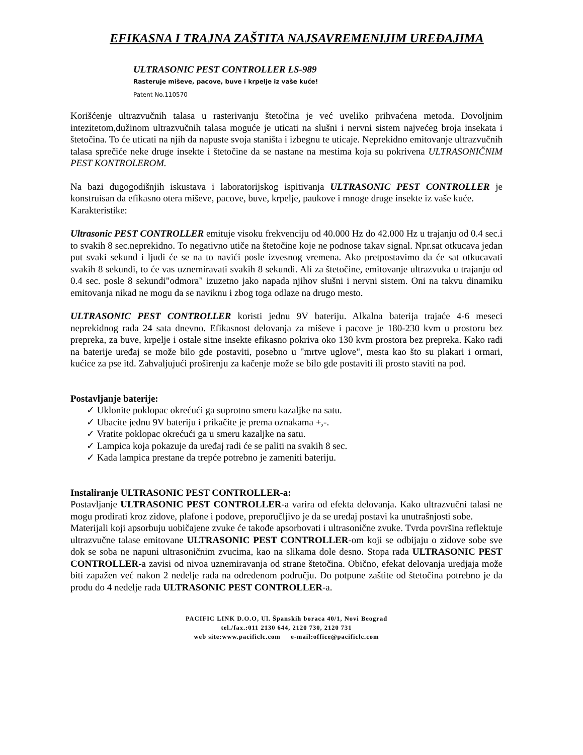EFIKASNA I TRAJNA ZAŠTITA NAJSAVREMENIJIM UREĐAJIMA
ULTRASONIC PEST CONTROLLER LS-989
Rasteruje miševe, pacove, buve i krpelje iz vaše kuće!
Patent No.110570
Korišćenje ultrazvučnih talasa u rasterivanju štetočina je već uveliko prihvaćena metoda. Dovoljnim intezitetom,dužinom ultrazvučnih talasa moguće je uticati na slušni i nervni sistem najvećeg broja insekata i štetočina. To će uticati na njih da napuste svoja staništa i izbegnu te uticaje. Neprekidno emitovanje ultrazvučnih talasa sprečiće neke druge insekte i štetočine da se nastane na mestima koja su pokrivena ULTRASONIČNIM PEST KONTROLEROM.
Na bazi dugogodišnjih iskustava i laboratorijskog ispitivanja ULTRASONIC PEST CONTROLLER je konstruisan da efikasno otera miševe, pacove, buve, krpelje, paukove i mnoge druge insekte iz vaše kuće.
Karakteristike:
Ultrasonic PEST CONTROLLER emituje visoku frekvenciju od 40.000 Hz do 42.000 Hz u trajanju od 0.4 sec.i to svakih 8 sec.neprekidno. To negativno utiče na štetočine koje ne podnose takav signal. Npr.sat otkucava jedan put svaki sekund i ljudi će se na to navići posle izvesnog vremena. Ako pretpostavimo da će sat otkucavati svakih 8 sekundi, to će vas uznemiravati svakih 8 sekundi. Ali za štetočine, emitovanje ultrazvuka u trajanju od 0.4 sec. posle 8 sekundi"odmora" izuzetno jako napada njihov slušni i nervni sistem. Oni na takvu dinamiku emitovanja nikad ne mogu da se naviknu i zbog toga odlaze na drugo mesto.
ULTRASONIC PEST CONTROLLER koristi jednu 9V bateriju. Alkalna baterija trajaće 4-6 meseci neprekidnog rada 24 sata dnevno. Efikasnost delovanja za miševe i pacove je 180-230 kvm u prostoru bez prepreka, za buve, krpelje i ostale sitne insekte efikasno pokriva oko 130 kvm prostora bez prepreka. Kako radi na baterije uređaj se može bilo gde postaviti, posebno u "mrtve uglove", mesta kao što su plakari i ormari, kućice za pse itd. Zahvaljujući proširenju za kačenje može se bilo gde postaviti ili prosto staviti na pod.
Postavljanje baterije:
✓ Uklonite poklopac okrećući ga suprotno smeru kazaljke na satu.
✓ Ubacite jednu 9V bateriju i prikačite je prema oznakama +,-.
✓ Vratite poklopac okrećući ga u smeru kazaljke na satu.
✓ Lampica koja pokazuje da uređaj radi će se paliti na svakih 8 sec.
✓ Kada lampica prestane da trepće potrebno je zameniti bateriju.
Instaliranje ULTRASONIC PEST CONTROLLER-a:
Postavljanje ULTRASONIC PEST CONTROLLER-a varira od efekta delovanja. Kako ultrazvučni talasi ne mogu prodirati kroz zidove, plafone i podove, preporučljivo je da se uređaj postavi ka unutrašnjosti sobe.
Materijali koji apsorbuju uobičajene zvuke će takođe apsorbovati i ultrasonične zvuke. Tvrda površina reflektuje ultrazvučne talase emitovane ULTRASONIC PEST CONTROLLER-om koji se odbijaju o zidove sobe sve dok se soba ne napuni ultrasoničnim zvucima, kao na slikama dole desno. Stopa rada ULTRASONIC PEST CONTROLLER-a zavisi od nivoa uznemiravanja od strane štetočina. Obično, efekat delovanja uredjaja može biti zapažen već nakon 2 nedelje rada na određenom području. Do potpune zaštite od štetočina potrebno je da prođu do 4 nedelje rada ULTRASONIC PEST CONTROLLER-a.
PACIFIC LINK D.O.O, Ul. Španskih boraca 40/1, Novi Beograd
tel./fax.:011 2130 644, 2120 730, 2120 731
web site:www.pacificlc.com e-mail:office@pacificlc.com